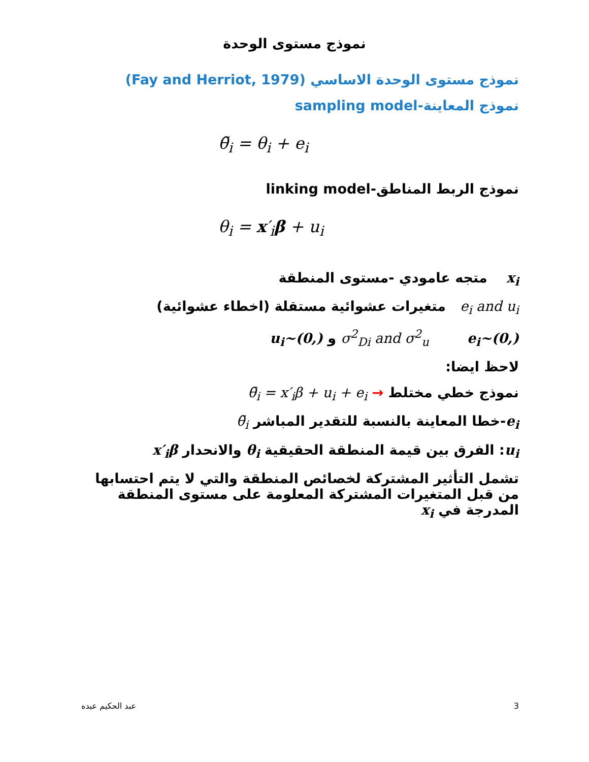نموذج مستوى الوحدة
نموذج مستوى الوحدة الاساسي (Fay and Herriot, 1979)
نموذج المعاينة-sampling model
θ̃<sub>i</sub> = θ<sub>i</sub> + e<sub>i</sub>
نموذج الربط المناطق-linking model
θ<sub>i</sub> = x′<sub>i</sub>β + u<sub>i</sub>
x<sub>i</sub> متجه عامودي -مستوى المنطقة
e<sub>i</sub> and u<sub>i</sub> متغيرات عشوائية مستقلة (اخطاء عشوائية)
σ<sup>2</sup><sub>Di</sub> and σ<sup>2</sup><sub>u</sub> e<sub>i</sub>~(0,) و u<sub>i</sub>~(0,)
لاحظ ايضا:
نموذج خطي مختلط → θ̃<sub>i</sub> = x′<sub>i</sub>β + u<sub>i</sub> + e<sub>i</sub>
e<sub>i</sub>-خطا المعاينة بالنسبة للتقدير المباشر θ̃<sub>i</sub>
u<sub>i</sub>: الفرق بين قيمة المنطقة الحقيقية θ<sub>i</sub> والانحدار x′<sub>i</sub>β
تشمل التأثير المشتركة لخصائص المنطقة والتي لا يتم احتسابها من قبل المتغيرات المشتركة المعلومة على مستوى المنطقة المدرجة في x<sub>i</sub>
عبد الحكيم عيده 3